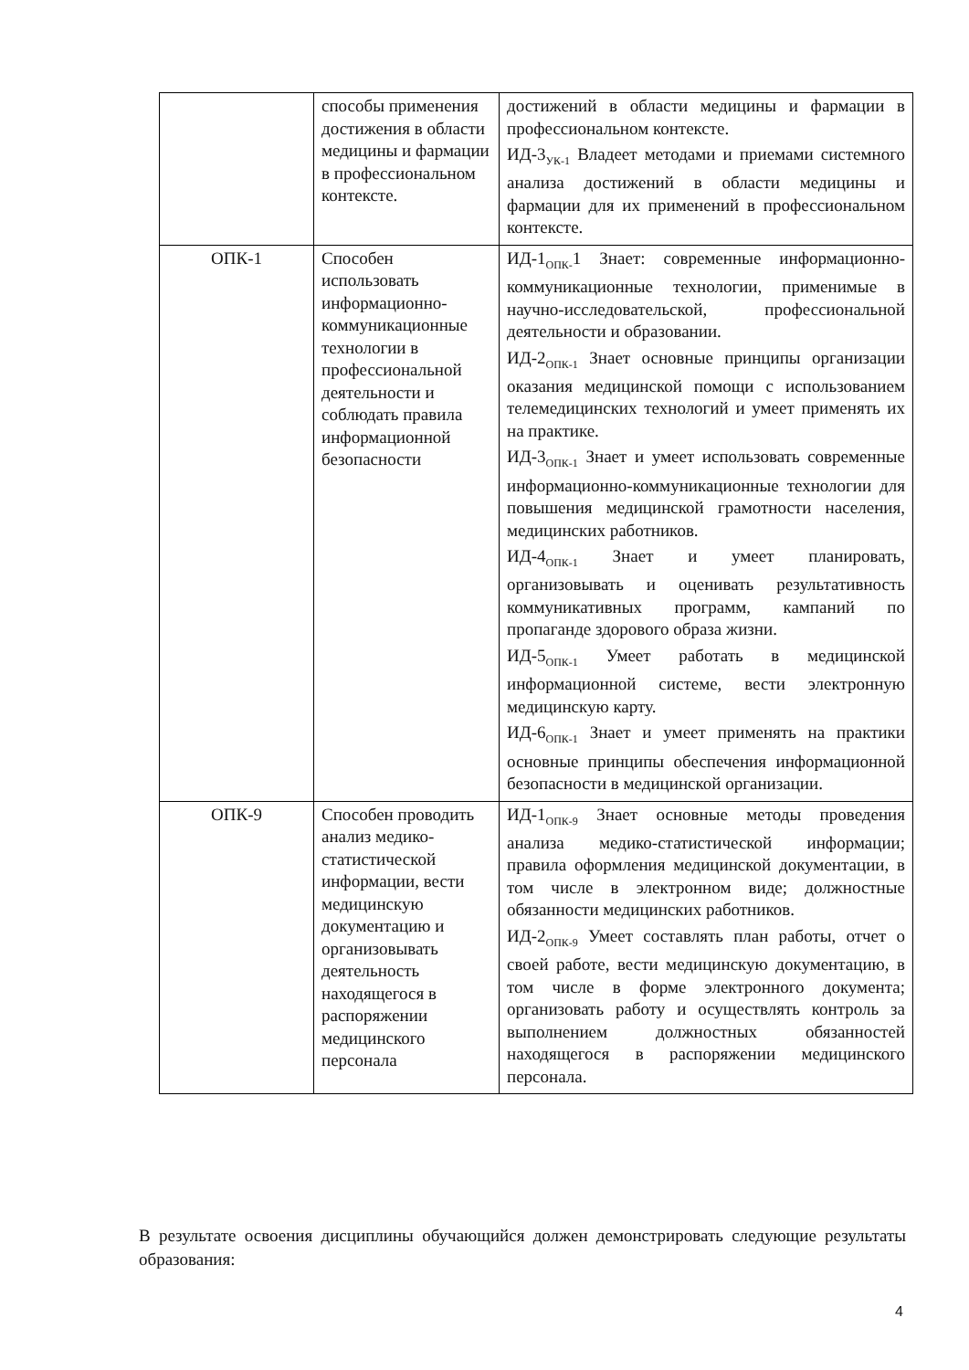| | способы применения достижения в области медицины и фармации в профессиональном контексте. | достижений в области медицины и фармации в профессиональном контексте. ИД-3<sub>УК-1</sub> Владеет методами и приемами системного анализа достижений в области медицины и фармации для их применений в профессиональном контексте. |
| ОПК-1 | Способен использовать информационно-коммуникационные технологии в профессиональной деятельности и соблюдать правила информационной безопасности | ИД-1<sub>ОПК-</sub>1 Знает: современные информационно-коммуникационные технологии, применимые в научно-исследовательской, профессиональной деятельности и образовании. ИД-2<sub>ОПК-1</sub> Знает основные принципы организации оказания медицинской помощи с использованием телемедицинских технологий и умеет применять их на практике. ИД-3<sub>ОПК-1</sub> Знает и умеет использовать современные информационно-коммуникационные технологии для повышения медицинской грамотности населения, медицинских работников. ИД-4<sub>ОПК-1</sub> Знает и умеет планировать, организовывать и оценивать результативность коммуникативных программ, кампаний по пропаганде здорового образа жизни. ИД-5<sub>ОПК-1</sub> Умеет работать в медицинской информационной системе, вести электронную медицинскую карту. ИД-6<sub>ОПК-1</sub> Знает и умеет применять на практики основные принципы обеспечения информационной безопасности в медицинской организации. |
| ОПК-9 | Способен проводить анализ медико-статистической информации, вести медицинскую документацию и организовывать деятельность находящегося в распоряжении медицинского персонала | ИД-1<sub>ОПК-9</sub> Знает основные методы проведения анализа медико-статистической информации; правила оформления медицинской документации, в том числе в электронном виде; должностные обязанности медицинских работников. ИД-2<sub>ОПК-9</sub> Умеет составлять план работы, отчет о своей работе, вести медицинскую документацию, в том числе в форме электронного документа; организовать работу и осуществлять контроль за выполнением должностных обязанностей находящегося в распоряжении медицинского персонала. |
В результате освоения дисциплины обучающийся должен демонстрировать следующие результаты образования:
4